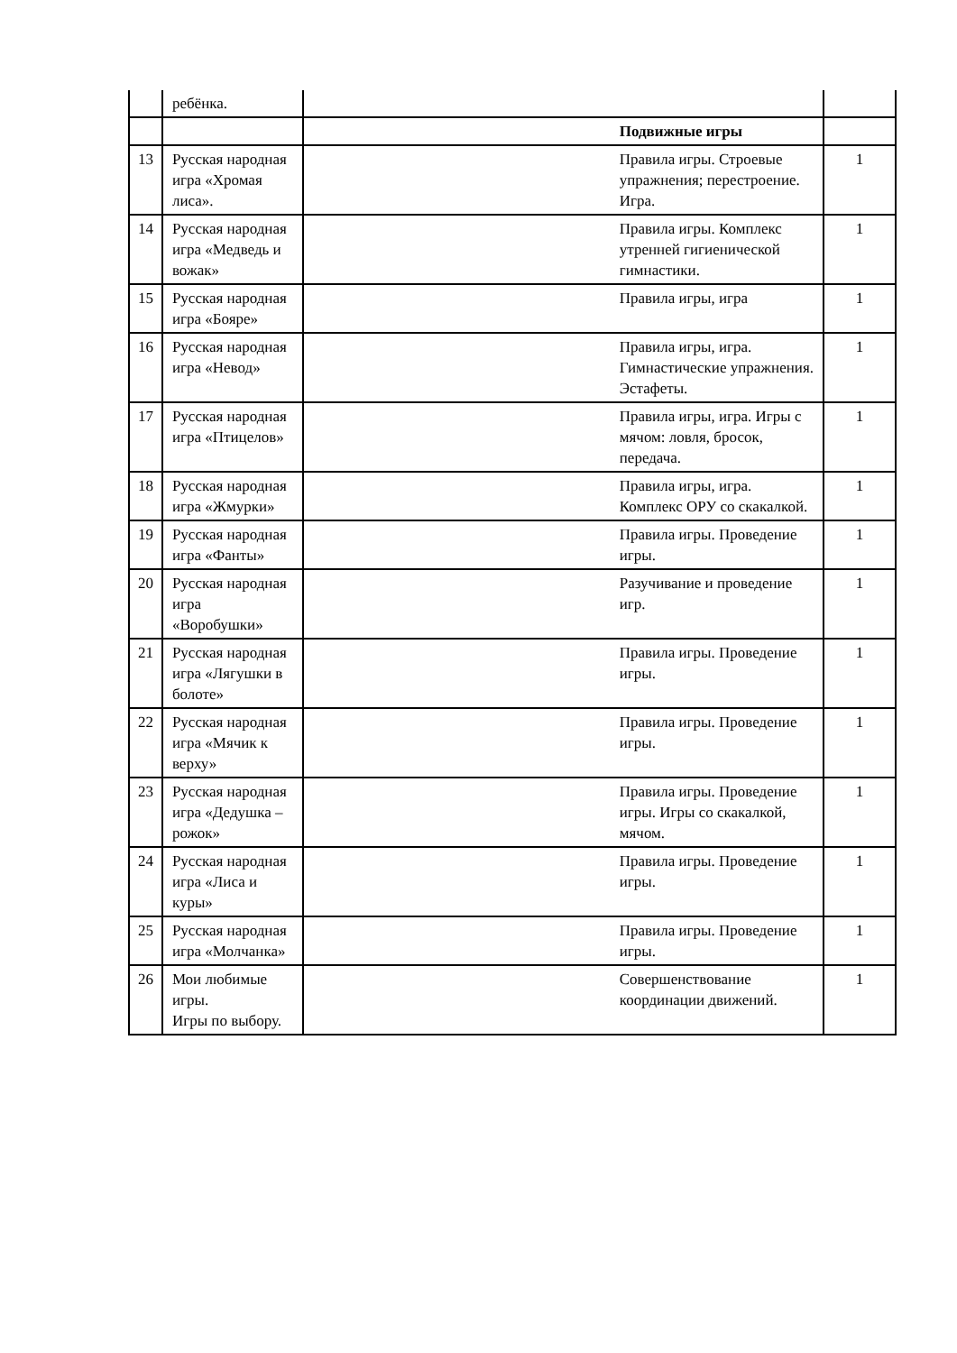| | ребёнка. | | |
| | | Подвижные игры | |
| 13 | Русская народная игра «Хромая лиса». | Правила игры. Строевые упражнения; перестроение. Игра. | 1 |
| 14 | Русская народная игра «Медведь и вожак» | Правила игры. Комплекс утренней гигиенической гимнастики. | 1 |
| 15 | Русская народная игра «Бояре» | Правила игры, игра | 1 |
| 16 | Русская народная игра «Невод» | Правила игры, игра. Гимнастические упражнения. Эстафеты. | 1 |
| 17 | Русская народная игра «Птицелов» | Правила игры, игра. Игры с мячом: ловля, бросок, передача. | 1 |
| 18 | Русская народная игра «Жмурки» | Правила игры, игра. Комплекс ОРУ со скакалкой. | 1 |
| 19 | Русская народная игра «Фанты» | Правила игры. Проведение игры. | 1 |
| 20 | Русская народная игра «Воробушки» | Разучивание и проведение игр. | 1 |
| 21 | Русская народная игра «Лягушки в болоте» | Правила игры. Проведение игры. | 1 |
| 22 | Русская народная игра «Мячик к верху» | Правила игры. Проведение игры. | 1 |
| 23 | Русская народная игра «Дедушка – рожок» | Правила игры. Проведение игры. Игры со скакалкой, мячом. | 1 |
| 24 | Русская народная игра «Лиса и куры» | Правила игры. Проведение игры. | 1 |
| 25 | Русская народная игра «Молчанка» | Правила игры. Проведение игры. | 1 |
| 26 | Мои любимые игры. Игры по выбору. | Совершенствование координации движений. | 1 |